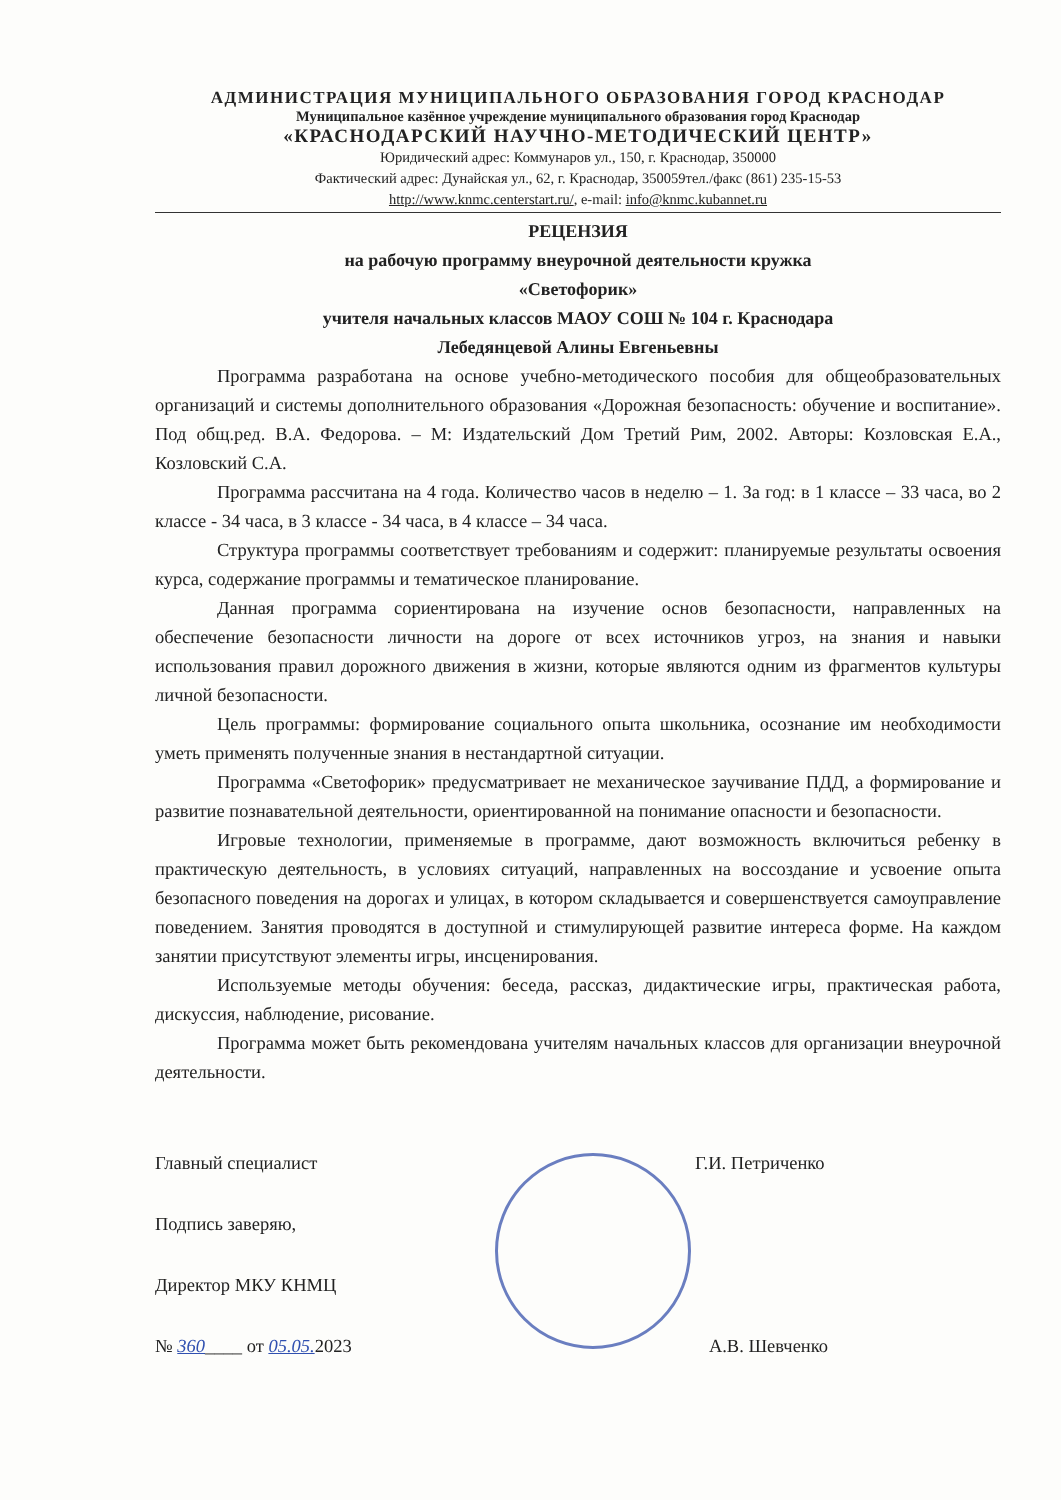АДМИНИСТРАЦИЯ МУНИЦИПАЛЬНОГО ОБРАЗОВАНИЯ ГОРОД КРАСНОДАР
Муниципальное казённое учреждение муниципального образования город Краснодар
«КРАСНОДАРСКИЙ НАУЧНО-МЕТОДИЧЕСКИЙ ЦЕНТР»
Юридический адрес: Коммунаров ул., 150, г. Краснодар, 350000
Фактический адрес: Дунайская ул., 62, г. Краснодар, 350059тел./факс (861) 235-15-53
http://www.knmc.centerstart.ru/, e-mail: info@knmc.kubannet.ru
РЕЦЕНЗИЯ
на рабочую программу внеурочной деятельности кружка
«Светофорик»
учителя начальных классов МАОУ СОШ № 104 г. Краснодара
Лебедянцевой Алины Евгеньевны
Программа разработана на основе учебно-методического пособия для общеобразовательных организаций и системы дополнительного образования «Дорожная безопасность: обучение и воспитание». Под общ.ред. В.А. Федорова. – М: Издательский Дом Третий Рим, 2002. Авторы: Козловская Е.А., Козловский С.А.
Программа рассчитана на 4 года. Количество часов в неделю – 1. За год: в 1 классе – 33 часа, во 2 классе - 34 часа, в 3 классе - 34 часа, в 4 классе – 34 часа.
Структура программы соответствует требованиям и содержит: планируемые результаты освоения курса, содержание программы и тематическое планирование.
Данная программа сориентирована на изучение основ безопасности, направленных на обеспечение безопасности личности на дороге от всех источников угроз, на знания и навыки использования правил дорожного движения в жизни, которые являются одним из фрагментов культуры личной безопасности.
Цель программы: формирование социального опыта школьника, осознание им необходимости уметь применять полученные знания в нестандартной ситуации.
Программа «Светофорик» предусматривает не механическое заучивание ПДД, а формирование и развитие познавательной деятельности, ориентированной на понимание опасности и безопасности.
Игровые технологии, применяемые в программе, дают возможность включиться ребенку в практическую деятельность, в условиях ситуаций, направленных на воссоздание и усвоение опыта безопасного поведения на дорогах и улицах, в котором складывается и совершенствуется самоуправление поведением. Занятия проводятся в доступной и стимулирующей развитие интереса форме. На каждом занятии присутствуют элементы игры, инсценирования.
Используемые методы обучения: беседа, рассказ, дидактические игры, практическая работа, дискуссия, наблюдение, рисование.
Программа может быть рекомендована учителям начальных классов для организации внеурочной деятельности.
Главный специалист
Подпись заверяю,
Директор МКУ КНМЦ
№ 360____ от 05.05. 2023
Г.И. Петриченко
А.В. Шевченко